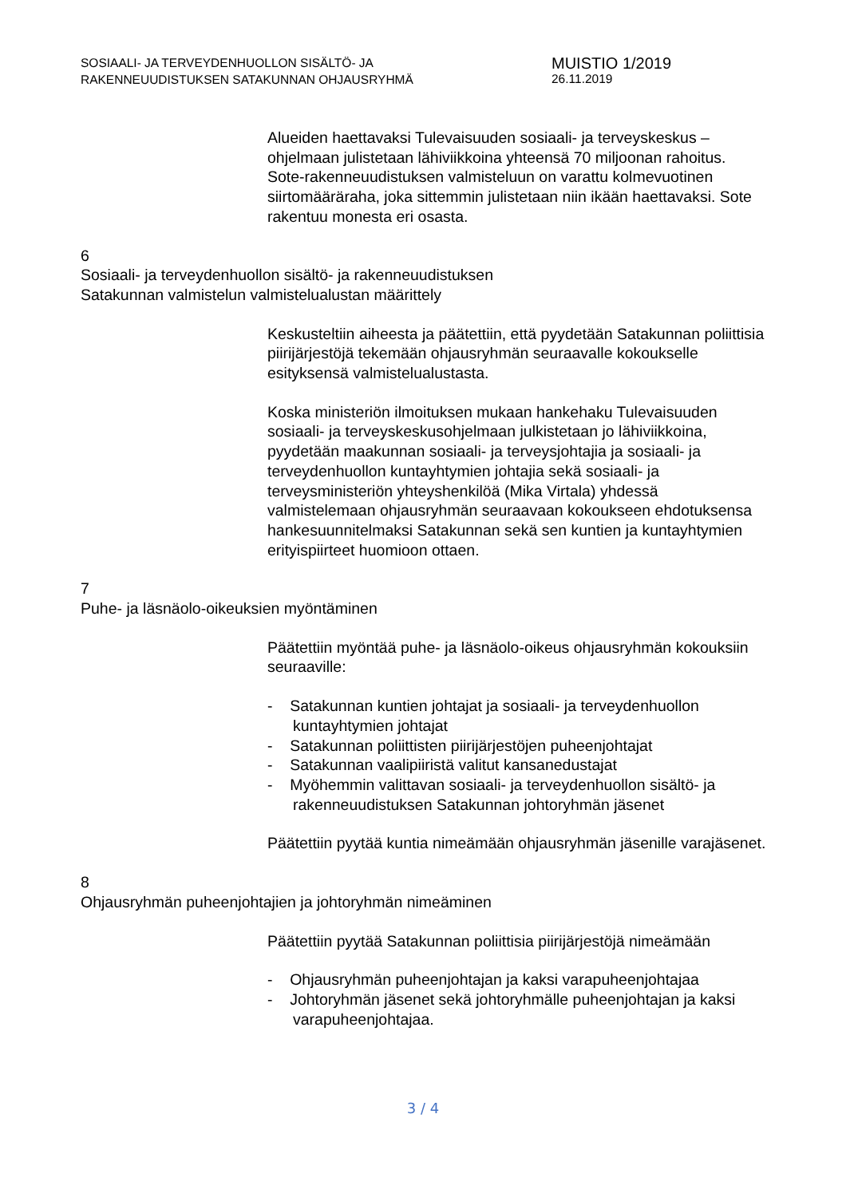SOSIAALI- JA TERVEYDENHUOLLON SISÄLTÖ- JA
RAKENNEUUDISTUKSEN SATAKUNNAN OHJAUSRYHMÄ
MUISTIO 1/2019
26.11.2019
Alueiden haettavaksi Tulevaisuuden sosiaali- ja terveyskeskus – ohjelmaan julistetaan lähiviikkoina yhteensä 70 miljoonan rahoitus. Sote-rakenneuudistuksen valmisteluun on varattu kolmevuotinen siirtomääräraha, joka sittemmin julistetaan niin ikään haettavaksi. Sote rakentuu monesta eri osasta.
6
Sosiaali- ja terveydenhuollon sisältö- ja rakenneuudistuksen
Satakunnan valmistelun valmistelualustan määrittely
Keskusteltiin aiheesta ja päätettiin, että pyydetään Satakunnan poliittisia piirijärjestöjä tekemään ohjausryhmän seuraavalle kokoukselle esityksensä valmistelualustasta.
Koska ministeriön ilmoituksen mukaan hankehaku Tulevaisuuden sosiaali- ja terveyskeskusohjelmaan julkistetaan jo lähiviikkoina, pyydetään maakunnan sosiaali- ja terveysjohtajia ja sosiaali- ja terveydenhuollon kuntayhtymien johtajia sekä sosiaali- ja terveysministeriön yhteyshenkilöä (Mika Virtala) yhdessä valmistelemaan ohjausryhmän seuraavaan kokoukseen ehdotuksensa hankesuunnitelmaksi Satakunnan sekä sen kuntien ja kuntayhtymien erityispiirteet huomioon ottaen.
7
Puhe- ja läsnäolo-oikeuksien myöntäminen
Päätettiin myöntää puhe- ja läsnäolo-oikeus ohjausryhmän kokouksiin seuraaville:
- Satakunnan kuntien johtajat ja sosiaali- ja terveydenhuollon kuntayhtymien johtajat
- Satakunnan poliittisten piirijärjestöjen puheenjohtajat
- Satakunnan vaalipiiristä valitut kansanedustajat
- Myöhemmin valittavan sosiaali- ja terveydenhuollon sisältö- ja rakenneuudistuksen Satakunnan johtoryhmän jäsenet
Päätettiin pyytää kuntia nimeämään ohjausryhmän jäsenille varajäsenet.
8
Ohjausryhmän puheenjohtajien ja johtoryhmän nimeäminen
Päätettiin pyytää Satakunnan poliittisia piirijärjestöjä nimeämään
- Ohjausryhmän puheenjohtajan ja kaksi varapuheenjohtajaa
- Johtoryhmän jäsenet sekä johtoryhmälle puheenjohtajan ja kaksi varapuheenjohtajaa.
3 / 4